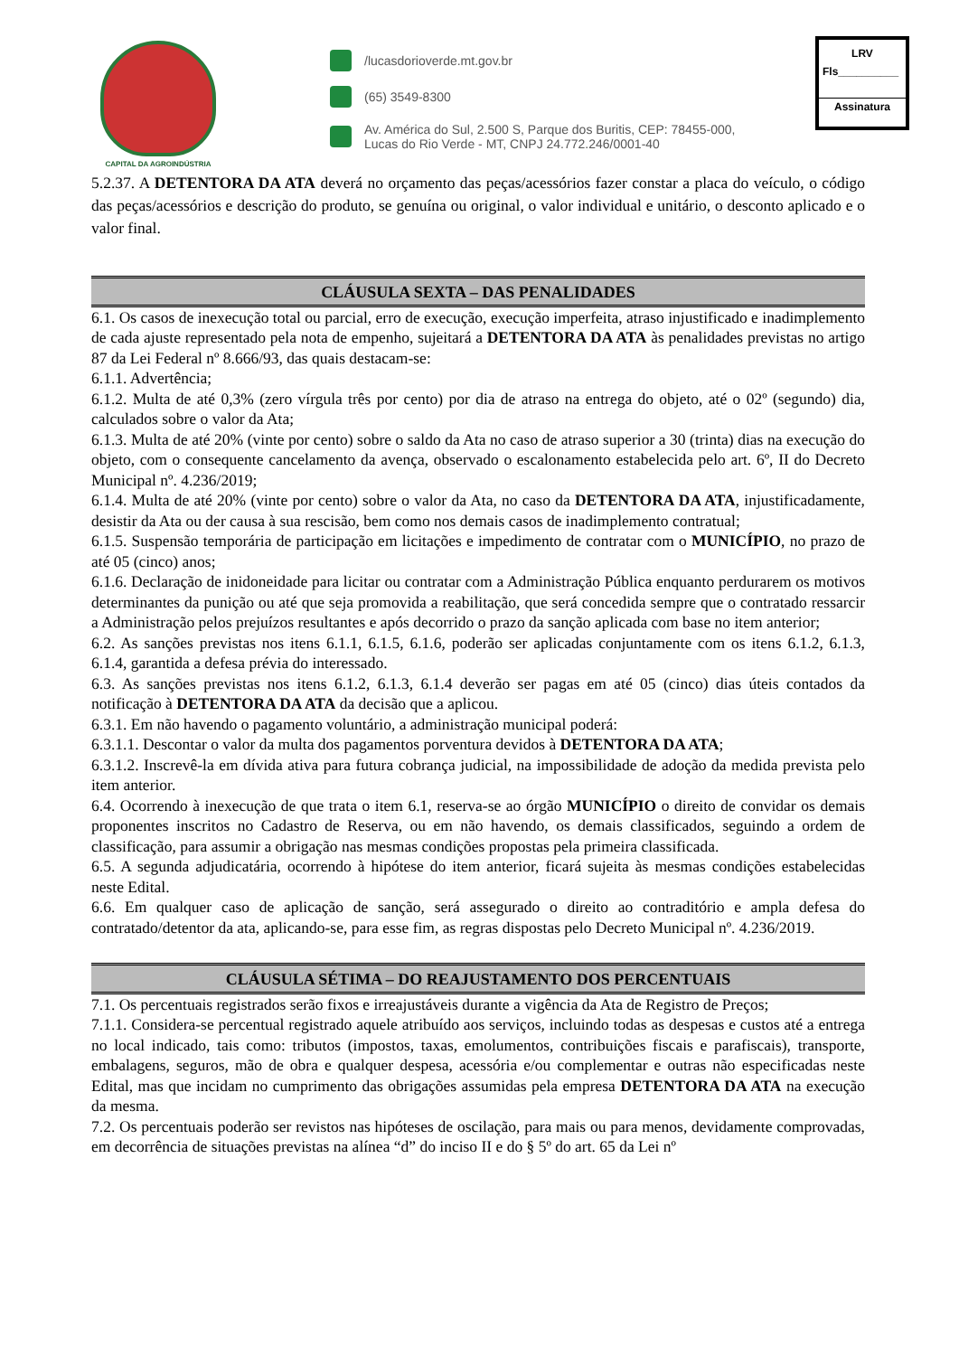CAPITAL DA AGROINDÚSTRIA
/lucasdorioverde.mt.gov.br
(65) 3549-8300
Av. América do Sul, 2.500 S, Parque dos Buritis, CEP: 78455-000,
Lucas do Rio Verde - MT, CNPJ 24.772.246/0001-40
LRV
Fls__________
Assinatura
5.2.37. A DETENTORA DA ATA deverá no orçamento das peças/acessórios fazer constar a placa do veículo, o código das peças/acessórios e descrição do produto, se genuína ou original, o valor individual e unitário, o desconto aplicado e o valor final.
CLÁUSULA SEXTA – DAS PENALIDADES
6.1. Os casos de inexecução total ou parcial, erro de execução, execução imperfeita, atraso injustificado e inadimplemento de cada ajuste representado pela nota de empenho, sujeitará a DETENTORA DA ATA às penalidades previstas no artigo 87 da Lei Federal nº 8.666/93, das quais destacam-se:
6.1.1. Advertência;
6.1.2. Multa de até 0,3% (zero vírgula três por cento) por dia de atraso na entrega do objeto, até o 02º (segundo) dia, calculados sobre o valor da Ata;
6.1.3. Multa de até 20% (vinte por cento) sobre o saldo da Ata no caso de atraso superior a 30 (trinta) dias na execução do objeto, com o consequente cancelamento da avença, observado o escalonamento estabelecida pelo art. 6º, II do Decreto Municipal nº. 4.236/2019;
6.1.4. Multa de até 20% (vinte por cento) sobre o valor da Ata, no caso da DETENTORA DA ATA, injustificadamente, desistir da Ata ou der causa à sua rescisão, bem como nos demais casos de inadimplemento contratual;
6.1.5. Suspensão temporária de participação em licitações e impedimento de contratar com o MUNICÍPIO, no prazo de até 05 (cinco) anos;
6.1.6. Declaração de inidoneidade para licitar ou contratar com a Administração Pública enquanto perdurarem os motivos determinantes da punição ou até que seja promovida a reabilitação, que será concedida sempre que o contratado ressarcir a Administração pelos prejuízos resultantes e após decorrido o prazo da sanção aplicada com base no item anterior;
6.2. As sanções previstas nos itens 6.1.1, 6.1.5, 6.1.6, poderão ser aplicadas conjuntamente com os itens 6.1.2, 6.1.3, 6.1.4, garantida a defesa prévia do interessado.
6.3. As sanções previstas nos itens 6.1.2, 6.1.3, 6.1.4 deverão ser pagas em até 05 (cinco) dias úteis contados da notificação à DETENTORA DA ATA da decisão que a aplicou.
6.3.1. Em não havendo o pagamento voluntário, a administração municipal poderá:
6.3.1.1. Descontar o valor da multa dos pagamentos porventura devidos à DETENTORA DA ATA;
6.3.1.2. Inscrevê-la em dívida ativa para futura cobrança judicial, na impossibilidade de adoção da medida prevista pelo item anterior.
6.4. Ocorrendo à inexecução de que trata o item 6.1, reserva-se ao órgão MUNICÍPIO o direito de convidar os demais proponentes inscritos no Cadastro de Reserva, ou em não havendo, os demais classificados, seguindo a ordem de classificação, para assumir a obrigação nas mesmas condições propostas pela primeira classificada.
6.5. A segunda adjudicatária, ocorrendo à hipótese do item anterior, ficará sujeita às mesmas condições estabelecidas neste Edital.
6.6. Em qualquer caso de aplicação de sanção, será assegurado o direito ao contraditório e ampla defesa do contratado/detentor da ata, aplicando-se, para esse fim, as regras dispostas pelo Decreto Municipal nº. 4.236/2019.
CLÁUSULA SÉTIMA – DO REAJUSTAMENTO DOS PERCENTUAIS
7.1. Os percentuais registrados serão fixos e irreajustáveis durante a vigência da Ata de Registro de Preços;
7.1.1. Considera-se percentual registrado aquele atribuído aos serviços, incluindo todas as despesas e custos até a entrega no local indicado, tais como: tributos (impostos, taxas, emolumentos, contribuições fiscais e parafiscais), transporte, embalagens, seguros, mão de obra e qualquer despesa, acessória e/ou complementar e outras não especificadas neste Edital, mas que incidam no cumprimento das obrigações assumidas pela empresa DETENTORA DA ATA na execução da mesma.
7.2. Os percentuais poderão ser revistos nas hipóteses de oscilação, para mais ou para menos, devidamente comprovadas, em decorrência de situações previstas na alínea “d” do inciso II e do § 5º do art. 65 da Lei nº